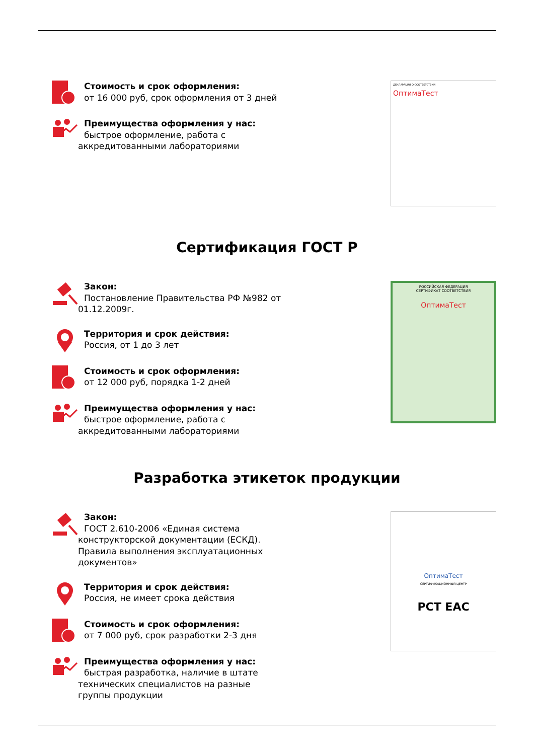Стоимость и срок оформления:
от 16 000 руб, срок оформления от 3 дней
Преимущества оформления у нас:
быстрое оформление, работа с аккредитованными лабораториями
ДЕКЛАРАЦИЯ О СООТВЕТСТВИИ
ОптимаТест
Сертификация ГОСТ Р
Закон:
Постановление Правительства РФ №982 от 01.12.2009г.
Территория и срок действия:
Россия, от 1 до 3 лет
Стоимость и срок оформления:
от 12 000 руб, порядка 1-2 дней
Преимущества оформления у нас:
быстрое оформление, работа с аккредитованными лабораториями
РОССИЙСКАЯ ФЕДЕРАЦИЯ
СЕРТИФИКАТ СООТВЕТСТВИЯ
ОптимаТест
Разработка этикеток продукции
Закон:
ГОСТ 2.610-2006 «Единая система конструкторской документации (ЕСКД). Правила выполнения эксплуатационных документов»
Территория и срок действия:
Россия, не имеет срока действия
Стоимость и срок оформления:
от 7 000 руб, срок разработки 2-3 дня
Преимущества оформления у нас:
быстрая разработка, наличие в штате технических специалистов на разные группы продукции
ОптимаТест
СЕРТИФИКАЦИОННЫЙ ЦЕНТР
РСТ ЕАС